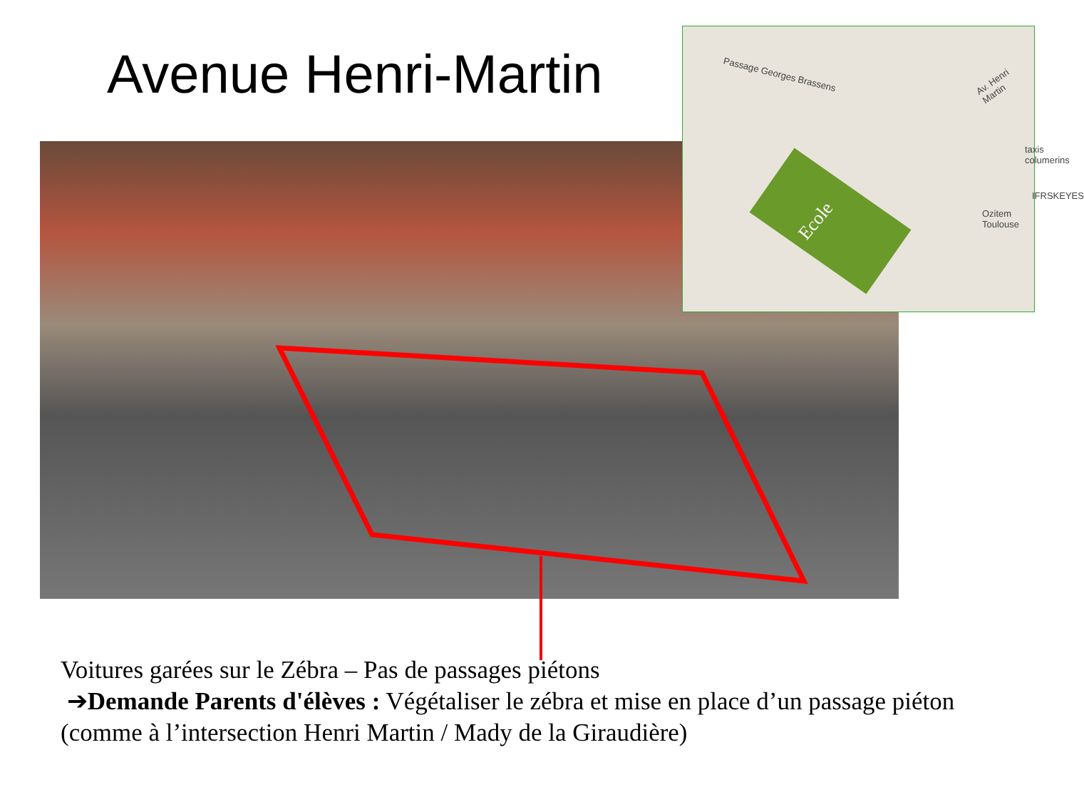Avenue Henri-Martin
Passage Georges Brassens Av. Henri Martin
taxis columerins
IFRSKEYES
Ozitem Toulouse
Ecole
Voitures garées sur le Zébra – Pas de passages piétons
➔Demande Parents d'élèves : Végétaliser le zébra et mise en place d’un passage piéton (comme à l’intersection Henri Martin / Mady de la Giraudière)